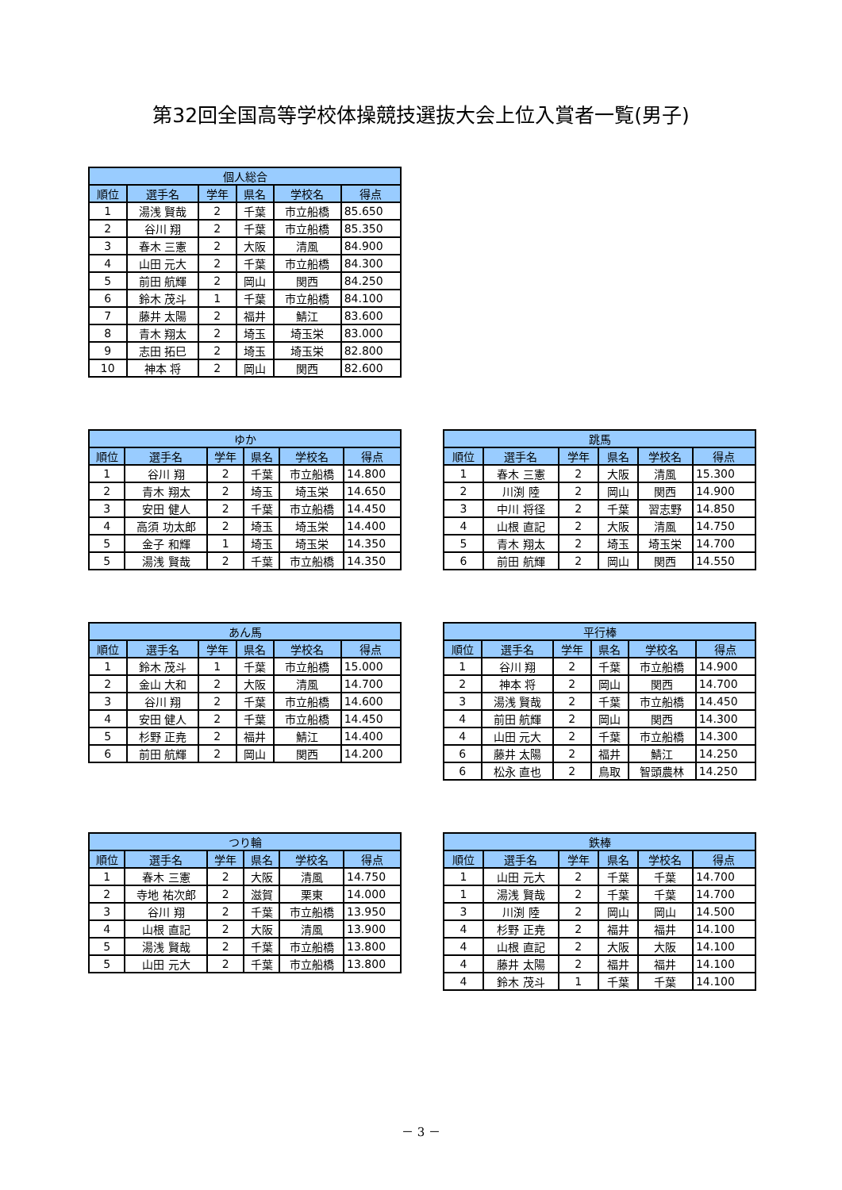第32回全国高等学校体操競技選抜大会上位入賞者一覧(男子)
| 個人総合 | | | | | |
| --- | --- | --- | --- | --- | --- |
| 順位 | 選手名 | 学年 | 県名 | 学校名 | 得点 |
| 1 | 湯浅 賢哉 | 2 | 千葉 | 市立船橋 | 85.650 |
| 2 | 谷川 翔 | 2 | 千葉 | 市立船橋 | 85.350 |
| 3 | 春木 三憲 | 2 | 大阪 | 清風 | 84.900 |
| 4 | 山田 元大 | 2 | 千葉 | 市立船橋 | 84.300 |
| 5 | 前田 航輝 | 2 | 岡山 | 関西 | 84.250 |
| 6 | 鈴木 茂斗 | 1 | 千葉 | 市立船橋 | 84.100 |
| 7 | 藤井 太陽 | 2 | 福井 | 鯖江 | 83.600 |
| 8 | 青木 翔太 | 2 | 埼玉 | 埼玉栄 | 83.000 |
| 9 | 志田 拓巳 | 2 | 埼玉 | 埼玉栄 | 82.800 |
| 10 | 神本 将 | 2 | 岡山 | 関西 | 82.600 |
| ゆか | | | | | |
| --- | --- | --- | --- | --- | --- |
| 順位 | 選手名 | 学年 | 県名 | 学校名 | 得点 |
| 1 | 谷川 翔 | 2 | 千葉 | 市立船橋 | 14.800 |
| 2 | 青木 翔太 | 2 | 埼玉 | 埼玉栄 | 14.650 |
| 3 | 安田 健人 | 2 | 千葉 | 市立船橋 | 14.450 |
| 4 | 高須 功太郎 | 2 | 埼玉 | 埼玉栄 | 14.400 |
| 5 | 金子 和輝 | 1 | 埼玉 | 埼玉栄 | 14.350 |
| 5 | 湯浅 賢哉 | 2 | 千葉 | 市立船橋 | 14.350 |
| 跳馬 | | | | | |
| --- | --- | --- | --- | --- | --- |
| 順位 | 選手名 | 学年 | 県名 | 学校名 | 得点 |
| 1 | 春木 三憲 | 2 | 大阪 | 清風 | 15.300 |
| 2 | 川渕 陸 | 2 | 岡山 | 関西 | 14.900 |
| 3 | 中川 将径 | 2 | 千葉 | 習志野 | 14.850 |
| 4 | 山根 直記 | 2 | 大阪 | 清風 | 14.750 |
| 5 | 青木 翔太 | 2 | 埼玉 | 埼玉栄 | 14.700 |
| 6 | 前田 航輝 | 2 | 岡山 | 関西 | 14.550 |
| あん馬 | | | | | |
| --- | --- | --- | --- | --- | --- |
| 順位 | 選手名 | 学年 | 県名 | 学校名 | 得点 |
| 1 | 鈴木 茂斗 | 1 | 千葉 | 市立船橋 | 15.000 |
| 2 | 金山 大和 | 2 | 大阪 | 清風 | 14.700 |
| 3 | 谷川 翔 | 2 | 千葉 | 市立船橋 | 14.600 |
| 4 | 安田 健人 | 2 | 千葉 | 市立船橋 | 14.450 |
| 5 | 杉野 正尭 | 2 | 福井 | 鯖江 | 14.400 |
| 6 | 前田 航輝 | 2 | 岡山 | 関西 | 14.200 |
| 平行棒 | | | | | |
| --- | --- | --- | --- | --- | --- |
| 順位 | 選手名 | 学年 | 県名 | 学校名 | 得点 |
| 1 | 谷川 翔 | 2 | 千葉 | 市立船橋 | 14.900 |
| 2 | 神本 将 | 2 | 岡山 | 関西 | 14.700 |
| 3 | 湯浅 賢哉 | 2 | 千葉 | 市立船橋 | 14.450 |
| 4 | 前田 航輝 | 2 | 岡山 | 関西 | 14.300 |
| 4 | 山田 元大 | 2 | 千葉 | 市立船橋 | 14.300 |
| 6 | 藤井 太陽 | 2 | 福井 | 鯖江 | 14.250 |
| 6 | 松永 直也 | 2 | 鳥取 | 智頭農林 | 14.250 |
| つり輪 | | | | | |
| --- | --- | --- | --- | --- | --- |
| 順位 | 選手名 | 学年 | 県名 | 学校名 | 得点 |
| 1 | 春木 三憲 | 2 | 大阪 | 清風 | 14.750 |
| 2 | 寺地 祐次郎 | 2 | 滋賀 | 栗東 | 14.000 |
| 3 | 谷川 翔 | 2 | 千葉 | 市立船橋 | 13.950 |
| 4 | 山根 直記 | 2 | 大阪 | 清風 | 13.900 |
| 5 | 湯浅 賢哉 | 2 | 千葉 | 市立船橋 | 13.800 |
| 5 | 山田 元大 | 2 | 千葉 | 市立船橋 | 13.800 |
| 鉄棒 | | | | | |
| --- | --- | --- | --- | --- | --- |
| 順位 | 選手名 | 学年 | 県名 | 学校名 | 得点 |
| 1 | 山田 元大 | 2 | 千葉 | 千葉 | 14.700 |
| 1 | 湯浅 賢哉 | 2 | 千葉 | 千葉 | 14.700 |
| 3 | 川渕 陸 | 2 | 岡山 | 岡山 | 14.500 |
| 4 | 杉野 正尭 | 2 | 福井 | 福井 | 14.100 |
| 4 | 山根 直記 | 2 | 大阪 | 大阪 | 14.100 |
| 4 | 藤井 太陽 | 2 | 福井 | 福井 | 14.100 |
| 4 | 鈴木 茂斗 | 1 | 千葉 | 千葉 | 14.100 |
－ 3 －